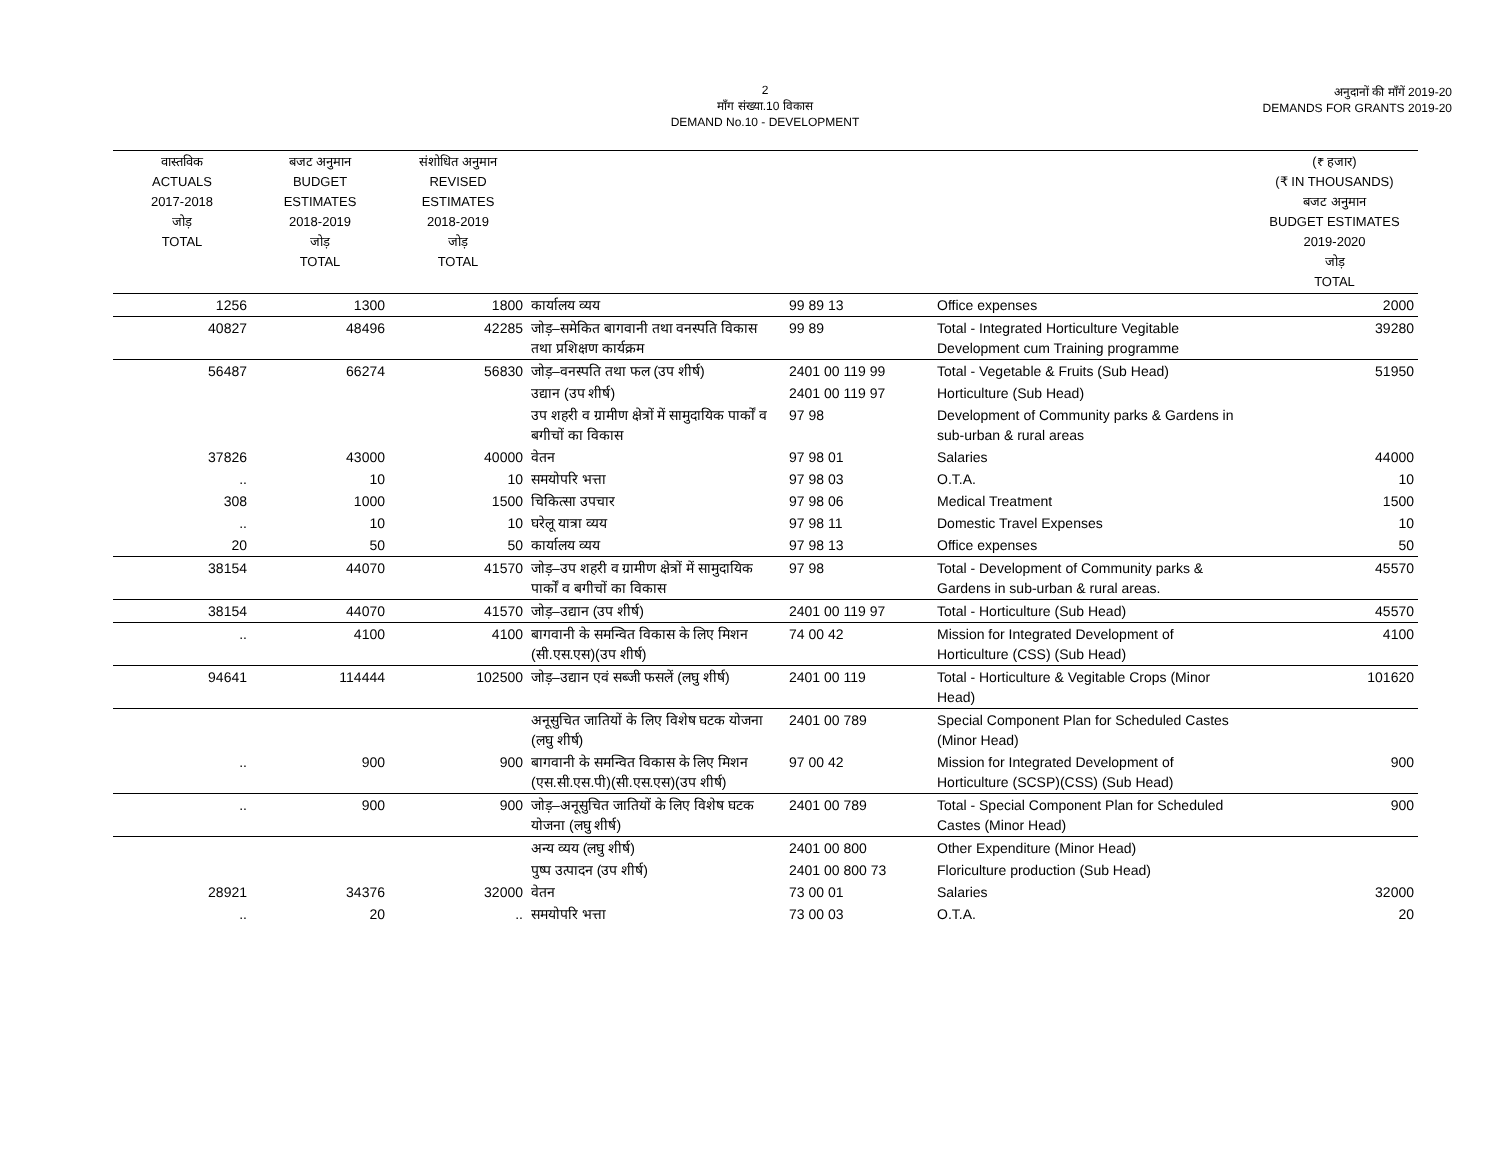2
माँग संख्या.10 विकास
DEMAND No.10 - DEVELOPMENT
अनुदानों की माँगें 2019-20
DEMANDS FOR GRANTS 2019-20
| वास्तविक ACTUALS 2017-2018 जोड़ TOTAL | बजट अनुमान BUDGET ESTIMATES 2018-2019 जोड़ TOTAL | संशोधित अनुमान REVISED ESTIMATES 2018-2019 जोड़ TOTAL | | | | (₹ हजार) (₹ IN THOUSANDS) बजट अनुमान BUDGET ESTIMATES 2019-2020 जोड़ TOTAL |
| --- | --- | --- | --- | --- | --- | --- |
| 1256 | 1300 | 1800 | कार्यालय व्यय | 99 89 13 | Office expenses | 2000 |
| 40827 | 48496 | 42285 | जोड़–समेकित बागवानी तथा वनस्पति विकास तथा प्रशिक्षण कार्यक्रम | 99 89 | Total - Integrated Horticulture Vegitable Development cum Training programme | 39280 |
| 56487 | 66274 | 56830 | जोड़–वनस्पति तथा फल (उप शीर्ष) | 2401 00 119 99 | Total - Vegetable & Fruits (Sub Head) | 51950 |
| | | | उद्यान (उप शीर्ष) | 2401 00 119 97 | Horticulture (Sub Head) | |
| | | | उप शहरी व ग्रामीण क्षेत्रों में सामुदायिक पार्कों व बगीचों का विकास | 97 98 | Development of Community parks & Gardens in sub-urban & rural areas | |
| 37826 | 43000 | 40000 | वेतन | 97 98 01 | Salaries | 44000 |
| .. | 10 | 10 | समयोपरि भत्ता | 97 98 03 | O.T.A. | 10 |
| 308 | 1000 | 1500 | चिकित्सा उपचार | 97 98 06 | Medical Treatment | 1500 |
| .. | 10 | 10 | घरेलू यात्रा व्यय | 97 98 11 | Domestic Travel Expenses | 10 |
| 20 | 50 | 50 | कार्यालय व्यय | 97 98 13 | Office expenses | 50 |
| 38154 | 44070 | 41570 | जोड़–उप शहरी व ग्रामीण क्षेत्रों में सामुदायिक पार्कों व बगीचों का विकास | 97 98 | Total - Development of Community parks & Gardens in sub-urban & rural areas. | 45570 |
| 38154 | 44070 | 41570 | जोड़–उद्यान (उप शीर्ष) | 2401 00 119 97 | Total - Horticulture (Sub Head) | 45570 |
| .. | 4100 | 4100 | बागवानी के समन्वित विकास के लिए मिशन (सी.एस.एस)(उप शीर्ष) | 74 00 42 | Mission for Integrated Development of Horticulture (CSS) (Sub Head) | 4100 |
| 94641 | 114444 | 102500 | जोड़–उद्यान एवं सब्जी फसलें (लघु शीर्ष) | 2401 00 119 | Total - Horticulture & Vegitable Crops (Minor Head) | 101620 |
| | | | अनूसुचित जातियों के लिए विशेष घटक योजना (लघु शीर्ष) | 2401 00 789 | Special Component Plan for Scheduled Castes (Minor Head) | |
| .. | 900 | 900 | बागवानी के समन्वित विकास के लिए मिशन (एस.सी.एस.पी)(सी.एस.एस)(उप शीर्ष) | 97 00 42 | Mission for Integrated Development of Horticulture (SCSP)(CSS) (Sub Head) | 900 |
| .. | 900 | 900 | जोड़–अनूसुचित जातियों के लिए विशेष घटक योजना (लघु शीर्ष) | 2401 00 789 | Total - Special Component Plan for Scheduled Castes (Minor Head) | 900 |
| | | | अन्य व्यय (लघु शीर्ष) | 2401 00 800 | Other Expenditure (Minor Head) | |
| | | | पुष्प उत्पादन (उप शीर्ष) | 2401 00 800 73 | Floriculture production (Sub Head) | |
| 28921 | 34376 | 32000 | वेतन | 73 00 01 | Salaries | 32000 |
| .. | 20 | .. | समयोपरि भत्ता | 73 00 03 | O.T.A. | 20 |